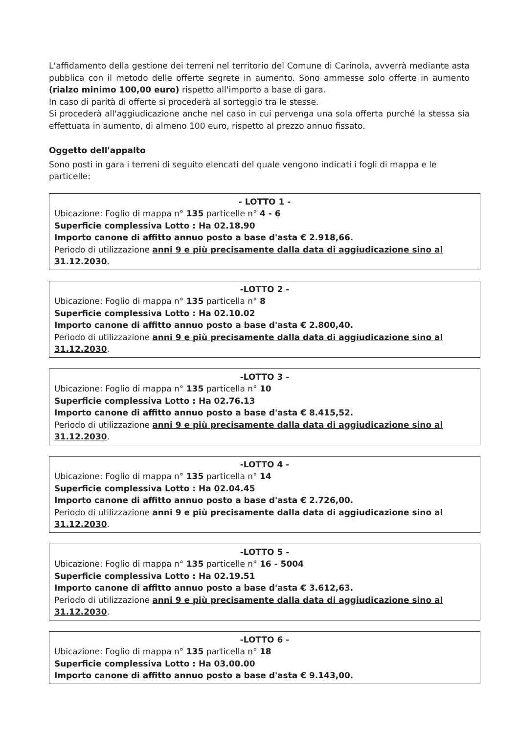L'affidamento della gestione dei terreni nel territorio del Comune di Carinola, avverrà mediante asta pubblica con il metodo delle offerte segrete in aumento. Sono ammesse solo offerte in aumento (rialzo minimo 100,00 euro) rispetto all'importo a base di gara.
In caso di parità di offerte si procederà al sorteggio tra le stesse.
Si procederà all'aggiudicazione anche nel caso in cui pervenga una sola offerta purché la stessa sia effettuata in aumento, di almeno 100 euro, rispetto al prezzo annuo fissato.
Oggetto dell'appalto
Sono posti in gara i terreni di seguito elencati del quale vengono indicati i fogli di mappa e le particelle:
- LOTTO 1 -
Ubicazione: Foglio di mappa n° 135 particelle n° 4 - 6
Superficie complessiva Lotto : Ha 02.18.90
Importo canone di affitto annuo posto a base d'asta € 2.918,66.
Periodo di utilizzazione anni 9 e più precisamente dalla data di aggiudicazione sino al 31.12.2030.
-LOTTO 2 -
Ubicazione: Foglio di mappa n° 135 particella n° 8
Superficie complessiva Lotto : Ha 02.10.02
Importo canone di affitto annuo posto a base d'asta € 2.800,40.
Periodo di utilizzazione anni 9 e più precisamente dalla data di aggiudicazione sino al 31.12.2030.
-LOTTO 3 -
Ubicazione: Foglio di mappa n° 135 particella n° 10
Superficie complessiva Lotto : Ha 02.76.13
Importo canone di affitto annuo posto a base d'asta € 8.415,52.
Periodo di utilizzazione anni 9 e più precisamente dalla data di aggiudicazione sino al 31.12.2030.
-LOTTO 4 -
Ubicazione: Foglio di mappa n° 135 particella n° 14
Superficie complessiva Lotto : Ha 02.04.45
Importo canone di affitto annuo posto a base d'asta € 2.726,00.
Periodo di utilizzazione anni 9 e più precisamente dalla data di aggiudicazione sino al 31.12.2030.
-LOTTO 5 -
Ubicazione: Foglio di mappa n° 135 particelle n° 16 - 5004
Superficie complessiva Lotto : Ha 02.19.51
Importo canone di affitto annuo posto a base d'asta € 3.612,63.
Periodo di utilizzazione anni 9 e più precisamente dalla data di aggiudicazione sino al 31.12.2030.
-LOTTO 6 -
Ubicazione: Foglio di mappa n° 135 particella n° 18
Superficie complessiva Lotto : Ha 03.00.00
Importo canone di affitto annuo posto a base d'asta € 9.143,00.